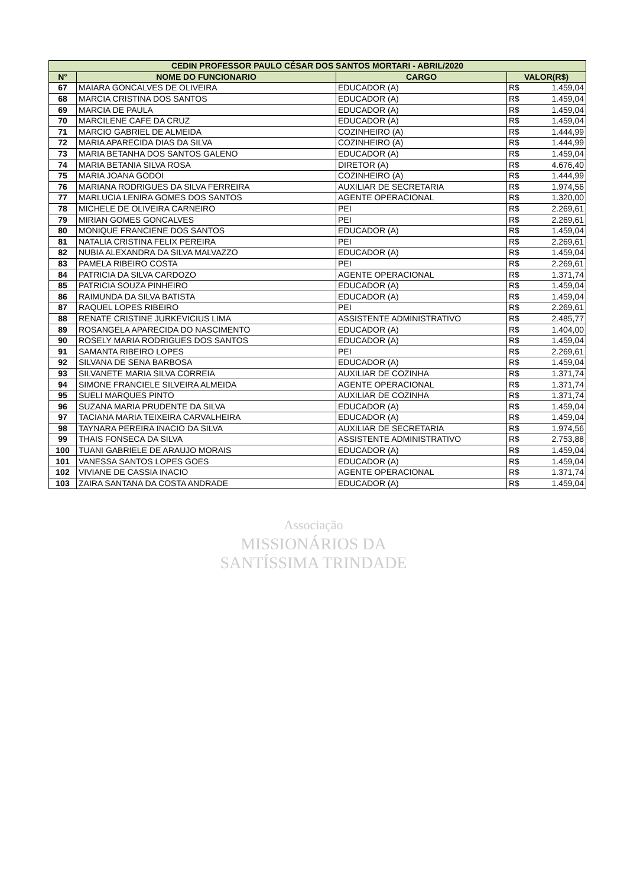| CEDIN PROFESSOR PAULO CÉSAR DOS SANTOS MORTARI - ABRIL/2020 | | | | |
| --- | --- | --- | --- | --- |
| N° | NOME DO FUNCIONARIO | CARGO | VALOR(R$) | |
| 67 | MAIARA GONCALVES DE OLIVEIRA | EDUCADOR (A) | R$ | 1.459,04 |
| 68 | MARCIA CRISTINA DOS SANTOS | EDUCADOR (A) | R$ | 1.459,04 |
| 69 | MARCIA DE PAULA | EDUCADOR (A) | R$ | 1.459,04 |
| 70 | MARCILENE CAFE DA CRUZ | EDUCADOR (A) | R$ | 1.459,04 |
| 71 | MARCIO GABRIEL DE ALMEIDA | COZINHEIRO (A) | R$ | 1.444,99 |
| 72 | MARIA APARECIDA DIAS DA SILVA | COZINHEIRO (A) | R$ | 1.444,99 |
| 73 | MARIA BETANHA DOS SANTOS GALENO | EDUCADOR (A) | R$ | 1.459,04 |
| 74 | MARIA BETANIA SILVA ROSA | DIRETOR (A) | R$ | 4.676,40 |
| 75 | MARIA JOANA GODOI | COZINHEIRO (A) | R$ | 1.444,99 |
| 76 | MARIANA RODRIGUES DA SILVA FERREIRA | AUXILIAR DE SECRETARIA | R$ | 1.974,56 |
| 77 | MARLUCIA LENIRA GOMES DOS SANTOS | AGENTE OPERACIONAL | R$ | 1.320,00 |
| 78 | MICHELE DE OLIVEIRA CARNEIRO | PEI | R$ | 2.269,61 |
| 79 | MIRIAN GOMES GONCALVES | PEI | R$ | 2.269,61 |
| 80 | MONIQUE FRANCIENE DOS SANTOS | EDUCADOR (A) | R$ | 1.459,04 |
| 81 | NATALIA CRISTINA FELIX PEREIRA | PEI | R$ | 2.269,61 |
| 82 | NUBIA ALEXANDRA DA SILVA MALVAZZO | EDUCADOR (A) | R$ | 1.459,04 |
| 83 | PAMELA RIBEIRO COSTA | PEI | R$ | 2.269,61 |
| 84 | PATRICIA DA SILVA CARDOZO | AGENTE OPERACIONAL | R$ | 1.371,74 |
| 85 | PATRICIA SOUZA PINHEIRO | EDUCADOR (A) | R$ | 1.459,04 |
| 86 | RAIMUNDA DA SILVA BATISTA | EDUCADOR (A) | R$ | 1.459,04 |
| 87 | RAQUEL LOPES RIBEIRO | PEI | R$ | 2.269,61 |
| 88 | RENATE CRISTINE JURKEVICIUS LIMA | ASSISTENTE ADMINISTRATIVO | R$ | 2.485,77 |
| 89 | ROSANGELA APARECIDA DO NASCIMENTO | EDUCADOR (A) | R$ | 1.404,00 |
| 90 | ROSELY MARIA RODRIGUES DOS SANTOS | EDUCADOR (A) | R$ | 1.459,04 |
| 91 | SAMANTA RIBEIRO LOPES | PEI | R$ | 2.269,61 |
| 92 | SILVANA DE SENA BARBOSA | EDUCADOR (A) | R$ | 1.459,04 |
| 93 | SILVANETE MARIA SILVA CORREIA | AUXILIAR DE COZINHA | R$ | 1.371,74 |
| 94 | SIMONE FRANCIELE SILVEIRA ALMEIDA | AGENTE OPERACIONAL | R$ | 1.371,74 |
| 95 | SUELI MARQUES PINTO | AUXILIAR DE COZINHA | R$ | 1.371,74 |
| 96 | SUZANA MARIA PRUDENTE DA SILVA | EDUCADOR (A) | R$ | 1.459,04 |
| 97 | TACIANA MARIA TEIXEIRA CARVALHEIRA | EDUCADOR (A) | R$ | 1.459,04 |
| 98 | TAYNARA PEREIRA INACIO DA SILVA | AUXILIAR DE SECRETARIA | R$ | 1.974,56 |
| 99 | THAIS FONSECA DA SILVA | ASSISTENTE ADMINISTRATIVO | R$ | 2.753,88 |
| 100 | TUANI GABRIELE DE ARAUJO MORAIS | EDUCADOR (A) | R$ | 1.459,04 |
| 101 | VANESSA SANTOS LOPES GOES | EDUCADOR (A) | R$ | 1.459,04 |
| 102 | VIVIANE DE CASSIA INACIO | AGENTE OPERACIONAL | R$ | 1.371,74 |
| 103 | ZAIRA SANTANA DA COSTA ANDRADE | EDUCADOR (A) | R$ | 1.459,04 |
Associação
MISSIONÁRIOS DA
SANTÍSSIMA TRINDADE